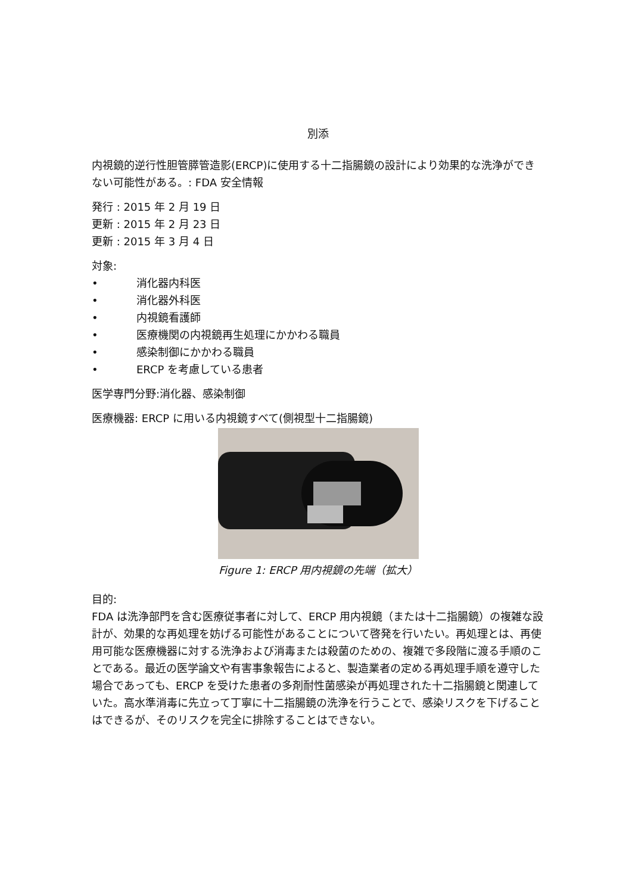別添
内視鏡的逆行性胆管膵管造影(ERCP)に使用する十二指腸鏡の設計により効果的な洗浄ができない可能性がある。: FDA 安全情報
発行 : 2015 年 2 月 19 日
更新 : 2015 年 2 月 23 日
更新 : 2015 年 3 月 4 日
対象:
• 消化器内科医
• 消化器外科医
• 内視鏡看護師
• 医療機関の内視鏡再生処理にかかわる職員
• 感染制御にかかわる職員
• ERCP を考慮している患者
医学専門分野:消化器、感染制御
医療機器: ERCP に用いる内視鏡すべて(側視型十二指腸鏡)
Figure 1: ERCP 用内視鏡の先端（拡大）
目的:
FDA は洗浄部門を含む医療従事者に対して、ERCP 用内視鏡（または十二指腸鏡）の複雑な設計が、効果的な再処理を妨げる可能性があることについて啓発を行いたい。再処理とは、再使用可能な医療機器に対する洗浄および消毒または殺菌のための、複雑で多段階に渡る手順のことである。最近の医学論文や有害事象報告によると、製造業者の定める再処理手順を遵守した場合であっても、ERCP を受けた患者の多剤耐性菌感染が再処理された十二指腸鏡と関連していた。高水準消毒に先立って丁寧に十二指腸鏡の洗浄を行うことで、感染リスクを下げることはできるが、そのリスクを完全に排除することはできない。